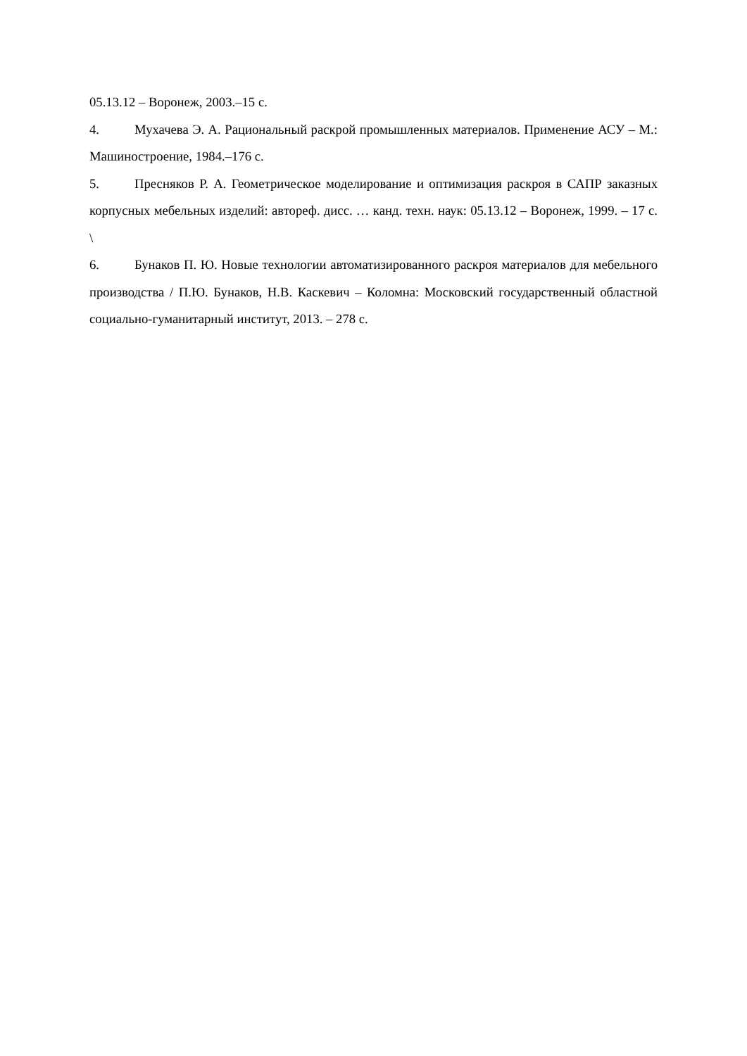05.13.12 – Воронеж, 2003.–15 с.
4. Мухачева Э. А. Рациональный раскрой промышленных материалов. Применение АСУ – М.: Машиностроение, 1984.–176 с.
5. Пресняков Р. А. Геометрическое моделирование и оптимизация раскроя в САПР заказных корпусных мебельных изделий: автореф. дисс. … канд. техн. наук: 05.13.12 – Воронеж, 1999. – 17 с. \
6. Бунаков П. Ю. Новые технологии автоматизированного раскроя материалов для мебельного производства / П.Ю. Бунаков, Н.В. Каскевич – Коломна: Московский государственный областной социально-гуманитарный институт, 2013. – 278 с.